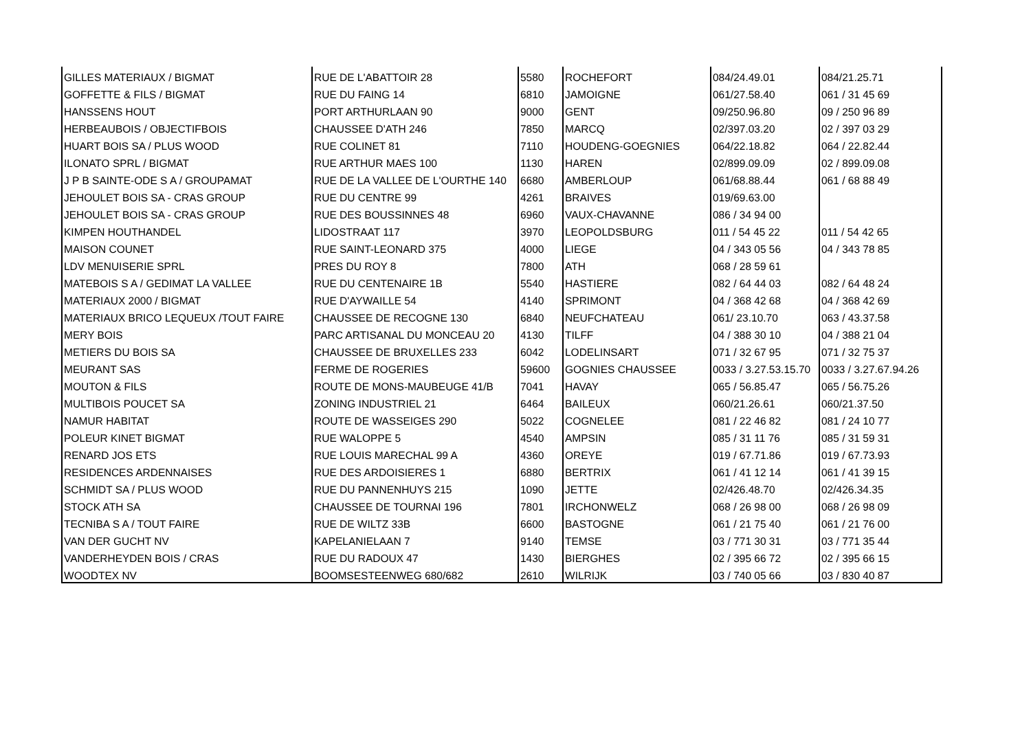| GILLES MATERIAUX / BIGMAT | RUE DE L'ABATTOIR 28 | 5580 | ROCHEFORT | 084/24.49.01 | 084/21.25.71 |
| GOFFETTE & FILS / BIGMAT | RUE DU FAING 14 | 6810 | JAMOIGNE | 061/27.58.40 | 061 / 31 45 69 |
| HANSSENS HOUT | PORT ARTHURLAAN 90 | 9000 | GENT | 09/250.96.80 | 09 / 250 96 89 |
| HERBEAUBOIS / OBJECTIFBOIS | CHAUSSEE D'ATH 246 | 7850 | MARCQ | 02/397.03.20 | 02 / 397 03 29 |
| HUART BOIS SA / PLUS WOOD | RUE COLINET 81 | 7110 | HOUDENG-GOEGNIES | 064/22.18.82 | 064 / 22.82.44 |
| ILONATO SPRL / BIGMAT | RUE ARTHUR MAES 100 | 1130 | HAREN | 02/899.09.09 | 02 / 899.09.08 |
| J P B SAINTE-ODE S A / GROUPAMAT | RUE DE LA VALLEE DE L'OURTHE 140 | 6680 | AMBERLOUP | 061/68.88.44 | 061 / 68 88 49 |
| JEHOULET BOIS SA - CRAS GROUP | RUE DU CENTRE 99 | 4261 | BRAIVES | 019/69.63.00 | |
| JEHOULET BOIS SA - CRAS GROUP | RUE DES BOUSSINNES 48 | 6960 | VAUX-CHAVANNE | 086 / 34 94 00 | |
| KIMPEN HOUTHANDEL | LIDOSTRAAT 117 | 3970 | LEOPOLDSBURG | 011 / 54 45 22 | 011 / 54 42 65 |
| MAISON COUNET | RUE SAINT-LEONARD 375 | 4000 | LIEGE | 04 / 343 05 56 | 04 / 343 78 85 |
| LDV MENUISERIE SPRL | PRES DU ROY 8 | 7800 | ATH | 068 / 28 59 61 | |
| MATEBOIS S A / GEDIMAT LA VALLEE | RUE DU CENTENAIRE 1B | 5540 | HASTIERE | 082 / 64 44 03 | 082 / 64 48 24 |
| MATERIAUX 2000 / BIGMAT | RUE D'AYWAILLE 54 | 4140 | SPRIMONT | 04 / 368 42 68 | 04 / 368 42 69 |
| MATERIAUX BRICO LEQUEUX /TOUT FAIRE | CHAUSSEE DE RECOGNE 130 | 6840 | NEUFCHATEAU | 061/ 23.10.70 | 063 / 43.37.58 |
| MERY BOIS | PARC ARTISANAL DU MONCEAU 20 | 4130 | TILFF | 04 / 388 30 10 | 04 / 388 21 04 |
| METIERS DU BOIS SA | CHAUSSEE DE BRUXELLES 233 | 6042 | LODELINSART | 071 / 32 67 95 | 071 / 32 75 37 |
| MEURANT SAS | FERME DE ROGERIES | 59600 | GOGNIES CHAUSSEE | 0033 / 3.27.53.15.70 | 0033 / 3.27.67.94.26 |
| MOUTON & FILS | ROUTE DE MONS-MAUBEUGE 41/B | 7041 | HAVAY | 065 / 56.85.47 | 065 / 56.75.26 |
| MULTIBOIS POUCET SA | ZONING INDUSTRIEL 21 | 6464 | BAILEUX | 060/21.26.61 | 060/21.37.50 |
| NAMUR HABITAT | ROUTE DE WASSEIGES 290 | 5022 | COGNELEE | 081 / 22 46 82 | 081 / 24 10 77 |
| POLEUR KINET BIGMAT | RUE WALOPPE 5 | 4540 | AMPSIN | 085 / 31 11 76 | 085 / 31 59 31 |
| RENARD JOS ETS | RUE LOUIS MARECHAL 99 A | 4360 | OREYE | 019 / 67.71.86 | 019 / 67.73.93 |
| RESIDENCES ARDENNAISES | RUE DES ARDOISIERES 1 | 6880 | BERTRIX | 061 / 41 12 14 | 061 / 41 39 15 |
| SCHMIDT SA / PLUS WOOD | RUE DU PANNENHUYS 215 | 1090 | JETTE | 02/426.48.70 | 02/426.34.35 |
| STOCK ATH SA | CHAUSSEE DE TOURNAI 196 | 7801 | IRCHONWELZ | 068 / 26 98 00 | 068 / 26 98 09 |
| TECNIBA S A / TOUT FAIRE | RUE DE WILTZ 33B | 6600 | BASTOGNE | 061 / 21 75 40 | 061 / 21 76 00 |
| VAN DER GUCHT NV | KAPELANIELAAN 7 | 9140 | TEMSE | 03 / 771 30 31 | 03 / 771 35 44 |
| VANDERHEYDEN BOIS / CRAS | RUE DU RADOUX 47 | 1430 | BIERGHES | 02 / 395 66 72 | 02 / 395 66 15 |
| WOODTEX NV | BOOMSESTEENWEG 680/682 | 2610 | WILRIJK | 03 / 740 05 66 | 03 / 830 40 87 |